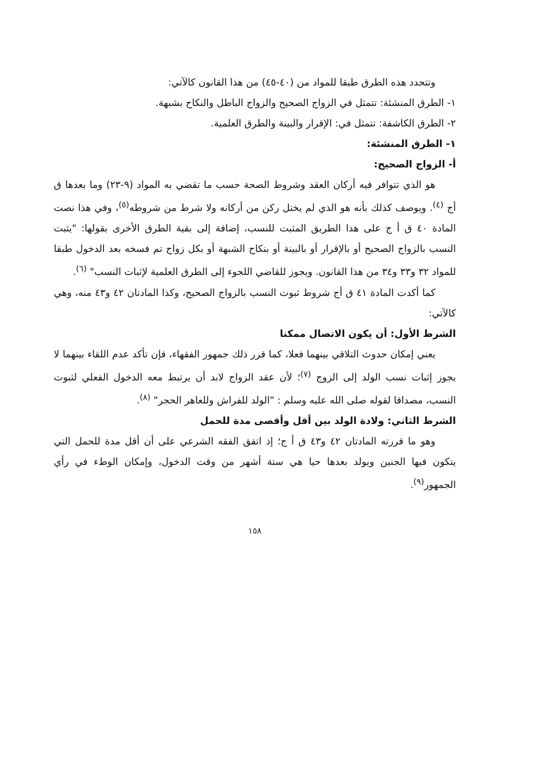وتتحدد هذه الطرق طبقا للمواد من (٤٠-٤٥) من هذا القانون كالآتي:
١- الطرق المنشئة: تتمثل في الزواج الصحيح والزواج الباطل والنكاح بشبهة.
٢- الطرق الكاشفة: تتمثل في: الإقرار والبينة والطرق العلمية.
١- الطرق المنشئة:
أ- الزواج الصحيح:
هو الذي تتوافر فيه أركان العقد وشروط الصحة حسب ما تقضي به المواد (٩-٢٣) وما بعدها ق أج <sup>(٤)</sup>. ويوصف كذلك بأنه هو الذي لم يختل ركن من أركانه ولا شرط من شروطه<sup>(٥)</sup>، وفي هذا نصت المادة ٤٠ ق أ ج على هذا الطريق المثبت للنسب، إضافة إلى بقية الطرق الأخرى بقولها: "يثبت النسب بالزواج الصحيح أو بالإقرار أو بالبينة أو بنكاح الشبهة أو بكل زواج تم فسخه بعد الدخول طبقا للمواد ٣٢ و٣٣ و٣٤ من هذا القانون. ويجوز للقاضي اللجوء إلى الطرق العلمية لإثبات النسب" <sup>(٦)</sup>.
كما أكدت المادة ٤١ ق أج شروط ثبوت النسب بالزواج الصحيح، وكذا المادتان ٤٢ و٤٣ منه، وهي كالآتي:
الشرط الأول: أن يكون الاتصال ممكنا
يعني إمكان حدوث التلاقي بينهما فعلا، كما قرر ذلك جمهور الفقهاء، فإن تأكد عدم اللقاء بينهما لا يجوز إثبات نسب الولد إلى الزوج <sup>(٧)</sup>؛ لأن عقد الزواج لابد أن يرتبط معه الدخول الفعلي لثبوت النسب، مصداقا لقوله صلى الله عليه وسلم : "الولد للفراش وللعاهر الحجر" <sup>(٨)</sup>.
الشرط الثاني: ولادة الولد بين أقل وأقصى مدة للحمل
وهو ما قررته المادتان ٤٢ و٤٣ ق أ ج؛ إذ اتفق الفقه الشرعي على أن أقل مدة للحمل التي يتكون فيها الجنين ويولد بعدها حيا هي ستة أشهر من وقت الدخول، وإمكان الوطء في رأي الجمهور<sup>(٩)</sup>.
١٥٨